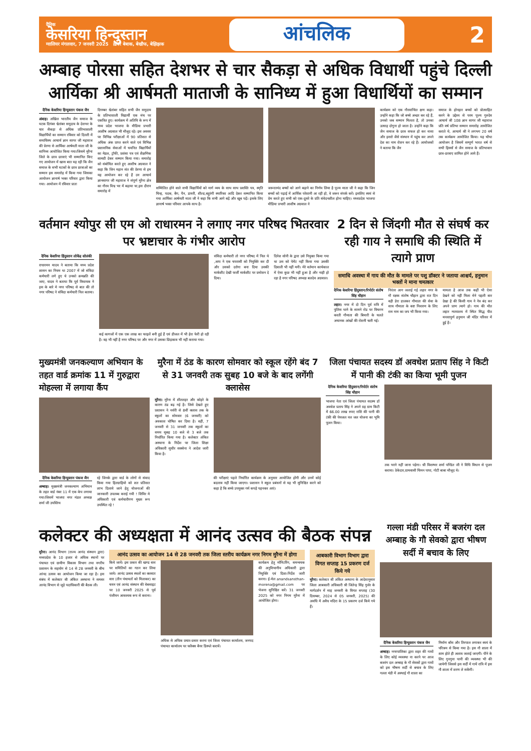दैनिक
केसरिया हिन्दुस्तान
ग्वालियर मंगलवार, 7 जनवरी 2025 ख़बरें बेबाक, बेखौफ, बेझिझक
आंचलिक
2
अम्बाह पोरसा सहित देशभर से चार सैकड़ा से अधिक विधार्थी पहुंचे दिल्ली
आर्यिका श्री आर्षमती माताजी के सानिध्य में हुआ विधार्थियों का सम्मान
दैनिक केसरिया हिन्दुस्तान पंकज जैन
अंबाह। अखिल भारतीय जैन समाज के घटक दिगंबर श्वेतांबर समुदाय के देशभर के चार सैकड़ा से अधिक प्रतिभाशाली विद्यार्थियों का सम्मान रविवार को दिल्ली में समाधिस्थ आचार्य ज्ञान सागर जी महाराज की प्रेरणा से आर्यिका आर्षमती माता जी के सानिध्य आयोजित किया गया।जिसमे मुरैना जिले के छात्र छात्राएं भी सम्मानित किए गए आयोजन में खास बात यह रही कि जैन समाज के सभी घटकों के छात्र छात्राओं का सम्मान इस समारोह में किया गया जिसका आयोजन ज्ञानार्ष भक्त परिवार द्वारा किया गया। आयोजन में रविवार प्रातः
दिगम्बर श्वेतांबर सहित सभी जैन समुदाय के प्रतिभाशाली विद्यार्थी एक मंच पर एकत्रित हुए। कार्यक्रम में अतिथि के रूप में मध्य प्रदेश भाजपा के मीडिया प्रभारी आशीष अग्रवाल भी मौजूद रहे। इस अवसर पर विभिन्न परीक्षाओं में 90 प्रतिशत से अधिक अंक प्राप्त करने वाले एवं विभिन्न प्रशासनिक सेवाओं में चयनित विद्यार्थियों का मेडल, ट्रॉफी, प्रशंसा पत्र एवं शैक्षणिक सामग्री देकर सम्मान किया गया। समारोह को संबोधित करते हुए आशीष अग्रवाल ने कहा कि जिन महान संत की प्रेरणा से हम यह आयोजन कर रहे हैं उन आचार्य ज्ञानसागर जी महाराज ने संपूर्ण मुरैना क्षेत्र का गौरव विश्व भर में बढ़ाया था,इस दौरान समारोह में
सम्मिलित होने वाले सभी विद्यार्थियों को मार्ग व्यय के साथ साथ प्रशस्ति पत्र, स्मृति चिन्ह, पदक, बैग, पैन, डायरी, शील्ड,बहुरंगी स्मारिका आदि देकर सम्मानित किया गया आर्यिका आर्षमती माता जी ने कहा कि सभी आगे बढ़ें और खूब पढ़ें। इसके लिए ज्ञानार्ष भक्त परिवार आपके साथ है।
जरूरतमंद बच्चों को आगे बढ़ाने का निर्णय लिया है पूज्य माता जी ने कहा कि जिन बच्चों को पढ़ाई में आर्थिक परेशानी आ रही हो, वे जरूर संपर्क करें। इसलिए स्वयं से प्रेम करते हुए सभी को एक-दूसरे के प्रति संवेदनशील होना चाहिए। मध्यप्रदेश भाजपा मीडिया प्रभारी आशीष अग्रवाल ने
कार्यक्रम को एक गौरवान्वित क्षण कहा। उन्होंने कहा कि जो बच्चे अच्छा कर रहे हैं, उनको जब सम्मान मिलता है, तो उनका उत्साह दोगुना हो जाता है। उन्होंने कहा कि जैन समाज के छात्र सफल हो कर नासा और इसरो जैसे संस्थान में पहुंच कर अपने देश का नाम रोशन कर रहे हैं। आयोजकों ने बताया कि जैन
समाज के होनहार बच्चों को प्रोत्साहित करने के उद्देश्य से परम पूज्य गुरुदेव आचार्य श्री 108 ज्ञान सागर जी महाराज प्रति वर्ष प्रतिभा सम्मान समारोह आयोजित कराते थे, आचार्य श्री ने लगभग 20 वर्ष तक कार्यक्रम आयोजित किया। यह चौथा आयोजन है जिसमें सम्पूर्ण भारत वर्ष से सभी हिस्सों से जैन समाज के प्रतिभावान छात्र-छात्राए शामिल होने आये हैं।
वर्तमान श्योपुर सी एम ओ राधारमन ने लगाए नगर परिषद भितरवार पर भ्रष्टाचार के गंभीर आरोप
दैनिक केसरिया हिंदुस्तान लोकेंद्र सोलंकी
राधारमन यादव ने बताया कि मध्य प्रदेश शासन का नियम था 2007 में जो संविदा कर्मचारी लगे हुए थे उनको क्रमन्नति की जाए, यादव ने बताया कि पूर्व विधायक ने इस के बारे मे नगर परिषद से बात की तो नगर परिषद ने संविदा कर्मचारी निल बताया।
कई कागजों में एक एक लाख का फाइलें बनी हुई हैं एवं डीजल में भी हेरा फेरी हो रही है। वह भी नहीं है नगर परिषद पर और नगर में उसका छिड़काव भी नहीं कराया गया।
संविदा कर्मचारी तो नगर परिषद में निल थे ,आप ने एक चपरासी को नियुक्ति कर दी और उसको दरोगा बना दिया उसकी मार्कशीट देखी फर्जी मार्कशीट पर प्रमोशन दे दिया।
दिनेश सोनी के द्वारा उसे नियुक्त किया गया था उस को पेमेंट नहीं किया गया उसकी दिवाली भी नहीं मनी। मेरे वर्तमान कार्यकाल में ऐसा कुछ भी नहीं हुआ है और नाही हो रहा है नगर परिषद अध्यक्ष बलदेव अग्रवाल।
2 दिन से जिंदगी मौत से संघर्ष कर रही गाय ने समाधि की स्थिति में त्यागे प्राण
समाधि अवस्था में गाय की मौत के मामले पर पशु डॉक्टर ने जताया आश्चर्य, हनुमान भक्तों ने माना चमत्कार
दैनिक केसरिया हिंदुस्तान/रिपोर्टर संतोष सिंह चौहान
लहार। नगर में दो दिन पूर्व रात्रि में पुलिस थाने के सामने रोड पर विचरण करती गौमाता की बिमारी के चलते अचानक आंखों की रोशनी चली गई।
निरंतर आग जलाई गई लहार नगर के गौ रक्षक संतोष चौहान द्वारा रात दिन वही डेरा डालकर गौमाता की सेवा के साथ गौमाता के कष्ट निवारण के लिए राम नाम का जप भी किया गया।
मामला है आज तक कहीं भी ऐसा देखने को नहीं मिला मेने पहली बार देखा है की किसी गाय ने नेत्र बंद कर अपने प्राण त्यागे हो। गाय की मौत लहार न्यायालय में स्थित सिद्ध पीठ मनसापुर्ण हनुमान जी मंदिर परिसर में हुई है।
मुख्यमंत्री जनकल्याण अभियान के तहत वार्ड क्रमांक 11 में गुरुद्वारा मोहल्ला में लगाया कैंप
दैनिक केसरिया हिन्दुस्तान पंकज जैन
अम्बाह। मुख्यमंत्री जनकल्याण अभियान के तहत वार्ड नंबर 11 में एक केप लगाया गया।जिसमें भाजपा नगर मंडल अध्यक्ष शर्मा जी उपस्तिथ
रहे जिनके द्वारा वार्ड के लोगों से संवाद किया गया हितग्राहियो को शत प्रतिशत लाभ दिलाये जाने हेतु योजनाओं की जानकारी उपलब्ध कराई गयी ! शिविर मे अधिकारी एवं कर्मचारीगण मुख्य रूप उपस्थित रहे !
मुरैना में ठंड के कारण सोमवार को स्कूल रहेंगे बंद 7 से 31 जनवरी तक सुबह 10 बजे के बाद लगेंगी क्लासेस
मुरैना। मुरैना में शीतलहर और कोहरे के कारण ठंड बढ़ गई है। जिसे देखते हुए प्रशासन ने नर्सरी से 8वीं क्लास तक के स्कूलों का सोमवार (6 जनवरी) को अवकाश घोषित कर दिया है। वहीं, 7 जनवरी से 31 जनवरी तक स्कूलों का समय सुबह 10 बजे से 3 बजे तक निर्धारित किया गया है। कलेक्टर अंकित अस्थाना के निर्देश पर जिला शिक्षा अधिकारी सुधीर सक्सेना ने आदेश जारी किया है।
की परीक्षाएं पहले निर्धारित कार्यक्रम के अनुसार आयोजित होंगी और उनमें कोई बदलाव नहीं किया जाएगा। प्रशासन ने स्कूल प्रबंधनों से यह भी सुनिश्चित करने को कहा है कि बच्चे उपयुक्त गर्म कपड़े पहनकर आएं।
जिला पंचायत सदस्य डॉ अवधेश प्रताप सिंह ने किटी में पानी की टंकी का किया भूमी पुजन
दैनिक केसरिया हिंदुस्तान/रिपोर्टर संतोष सिंह चौहान
भाजपा नेता एवं जिला पंचायत सदस्य डॉ अवधेश प्रताप सिंह ने अपने ग्रह ग्राम किटी में 66.00 लाख रुपए राशि की पानी की टंकी की पेयजल नल जल योजना का भूमि पूजन किया।
तक भरने नहीं जाना पड़ेगा। श्री विशम्भर शर्मा पण्डित जी ने विधि विधान से पूजन कराया। ठेकेदार,ग्रामवासी चिमन पापा, गोटी बाबा मौजूद थे।
कलेक्टर की अध्यक्षता में आनंद उत्सव की बैठक संपन्न
मुरैना। आनंद विभाग (राज्य आनंद संस्थान द्वारा) मध्यप्रदेश के 10 हजार से अधिक स्थानों पर पंचायत एवं ग्रामीण विकास विभाग तथा नगरीय प्रशासन के सहयोग से 14 से 28 जनवरी के बीच आंनद उत्सव का आयोजन किया जा रहा है। इस संबंध में कलेक्टर श्री अंकित अस्थाना ने समस्त आनंद विभाग से जुड़े पदाधिकारी की बैठक ली।
आनंद उत्सव का आयोजन 14 से 28 जनवरी तक जिला स्तरीय कार्यक्रम नगर निगम मुरैना में होगा
किये जायें। इस प्रकार की खण्ड स्तर पर समितियों का गठन कर लिया जाये। आनंद उत्सव स्थलों का क्लस्टर स्तर (तीन पंचायतों को मिलाकर) का चयन एवं आनंद संस्थान की वेबसाइट पर 10 जनवरी 2025 से पूर्व पंजीयन आवश्यक रूप से कराना।
अधिक से अधिक प्रचार-प्रसार करना एवं जिला पंचायत कार्यालय, जनपद पंचायत कार्यालय पर फ्लैक्स बैनर डिस्प्ले करायें।
कार्यक्रम हेतु मॉनिटरिंग, समन्वयक की अनुविभागीय अधिकारी द्वारा नियुक्ति एवं दिशा-निर्देश जारी करना। ई-मेल anandsansthan-morena@gmail.com पर भेजना सुनिश्चित करें। 31 जनवरी 2025 को नगर निगम मुरैना में आयोजित होगा।
आबकारी विभाग विभाग द्वारा विगत सप्ताह 15 प्रकरण दर्ज किये गये
मुरैना। कलेक्टर श्री अंकित अस्थाना के आदेशानुसार जिला आबकारी अधिकारी श्री जितेन्द्र सिंह गुर्जर के मार्गदर्शन में माह जनवरी के विगत सप्ताह (30 दिसम्बर, 2024 से 05 जनवरी, 2025) की अवधि में अवैध मदिरा के 15 प्रकरण दर्ज किये गये हैं।
गल्ला मंडी परिसर में बजरंग दल अम्बाह के गौ सेवको द्वारा भीषण सर्दी में बचाव के लिए
दैनिक केसरिया हिन्दुस्तान पंकज जैन
अम्बाह। नगरपालिका द्वारा शहर की गायों के लिए कोई व्यवस्था ना करने पर आज बजरंग दल अम्बाह के गौ सेवकों द्वारा गायों को इस भीषण सर्दी से बचाव के लिए गल्ला मंडी में अस्थाई गौ शाला का
निर्माण बाँस और तिरपाल लगाकर स्वयं के परिश्रम से किया गया है। इस गौ शाला में शाम होते ही अलाव जलाई जाएगी। पीने के लिए गुनगुना पानी की व्यवस्था भी की जायेगी जिससे इस सर्दी में गायें रात्रि में इस गौ शाला में शरण ले सकेंगी।